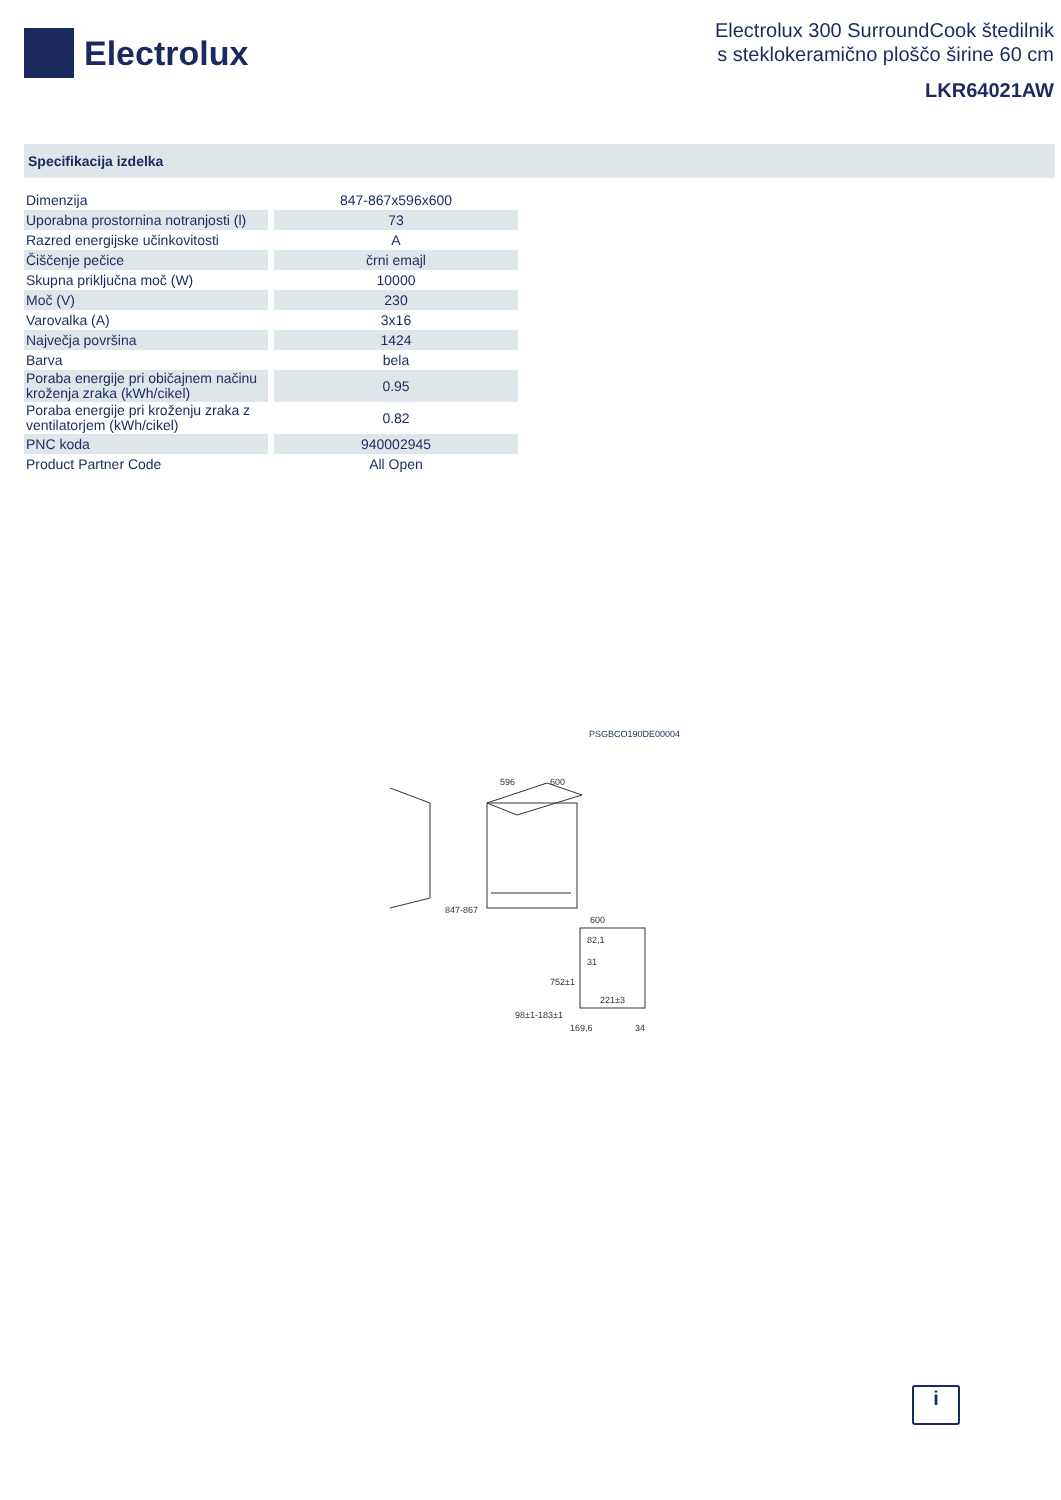Electrolux
Electrolux 300 SurroundCook štedilnik
s steklokeramično ploščo širine 60 cm
LKR64021AW
Specifikacija izdelka
| Dimenzija | 847-867x596x600 |
| Uporabna prostornina notranjosti (l) | 73 |
| Razred energijske učinkovitosti | A |
| Čiščenje pečice | črni emajl |
| Skupna priključna moč (W) | 10000 |
| Moč (V) | 230 |
| Varovalka (A) | 3x16 |
| Največja površina | 1424 |
| Barva | bela |
| Poraba energije pri običajnem načinu kroženja zraka (kWh/cikel) | 0.95 |
| Poraba energije pri kroženju zraka z ventilatorjem (kWh/cikel) | 0.82 |
| PNC koda | 940002945 |
| Product Partner Code | All Open |
PSGBCO190DE00004
596
600
847-867
600
82,1
31
752±1
221±3
98±1-183±1
169,6
34
i